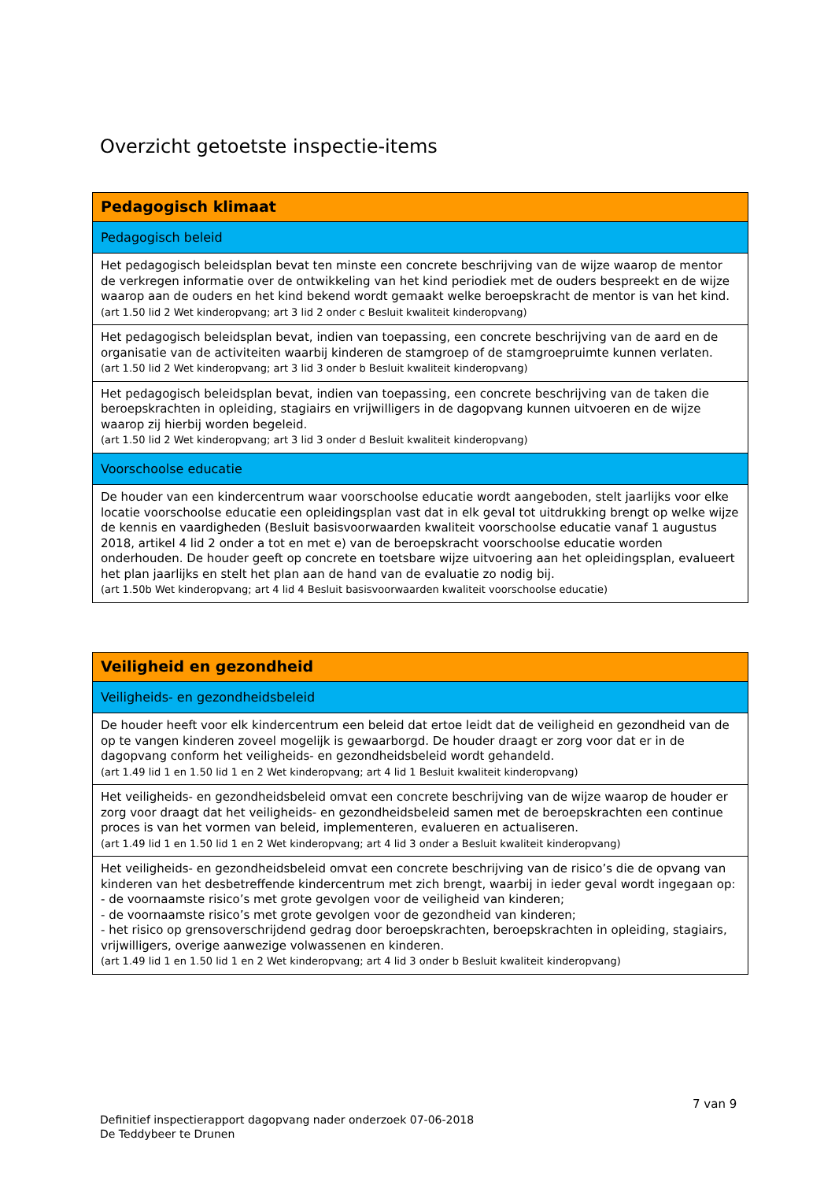Overzicht getoetste inspectie-items
| Pedagogisch klimaat |
| Pedagogisch beleid |
| Het pedagogisch beleidsplan bevat ten minste een concrete beschrijving van de wijze waarop de mentor de verkregen informatie over de ontwikkeling van het kind periodiek met de ouders bespreekt en de wijze waarop aan de ouders en het kind bekend wordt gemaakt welke beroepskracht de mentor is van het kind. (art 1.50 lid 2 Wet kinderopvang; art 3 lid 2 onder c Besluit kwaliteit kinderopvang) |
| Het pedagogisch beleidsplan bevat, indien van toepassing, een concrete beschrijving van de aard en de organisatie van de activiteiten waarbij kinderen de stamgroep of de stamgroepruimte kunnen verlaten. (art 1.50 lid 2 Wet kinderopvang; art 3 lid 3 onder b Besluit kwaliteit kinderopvang) |
| Het pedagogisch beleidsplan bevat, indien van toepassing, een concrete beschrijving van de taken die beroepskrachten in opleiding, stagiairs en vrijwilligers in de dagopvang kunnen uitvoeren en de wijze waarop zij hierbij worden begeleid. (art 1.50 lid 2 Wet kinderopvang; art 3 lid 3 onder d Besluit kwaliteit kinderopvang) |
| Voorschoolse educatie |
| De houder van een kindercentrum waar voorschoolse educatie wordt aangeboden, stelt jaarlijks voor elke locatie voorschoolse educatie een opleidingsplan vast dat in elk geval tot uitdrukking brengt op welke wijze de kennis en vaardigheden (Besluit basisvoorwaarden kwaliteit voorschoolse educatie vanaf 1 augustus 2018, artikel 4 lid 2 onder a tot en met e) van de beroepskracht voorschoolse educatie worden onderhouden. De houder geeft op concrete en toetsbare wijze uitvoering aan het opleidingsplan, evalueert het plan jaarlijks en stelt het plan aan de hand van de evaluatie zo nodig bij. (art 1.50b Wet kinderopvang; art 4 lid 4 Besluit basisvoorwaarden kwaliteit voorschoolse educatie) |
| Veiligheid en gezondheid |
| Veiligheids- en gezondheidsbeleid |
| De houder heeft voor elk kindercentrum een beleid dat ertoe leidt dat de veiligheid en gezondheid van de op te vangen kinderen zoveel mogelijk is gewaarborgd. De houder draagt er zorg voor dat er in de dagopvang conform het veiligheids- en gezondheidsbeleid wordt gehandeld. (art 1.49 lid 1 en 1.50 lid 1 en 2 Wet kinderopvang; art 4 lid 1 Besluit kwaliteit kinderopvang) |
| Het veiligheids- en gezondheidsbeleid omvat een concrete beschrijving van de wijze waarop de houder er zorg voor draagt dat het veiligheids- en gezondheidsbeleid samen met de beroepskrachten een continue proces is van het vormen van beleid, implementeren, evalueren en actualiseren. (art 1.49 lid 1 en 1.50 lid 1 en 2 Wet kinderopvang; art 4 lid 3 onder a Besluit kwaliteit kinderopvang) |
| Het veiligheids- en gezondheidsbeleid omvat een concrete beschrijving van de risico’s die de opvang van kinderen van het desbetreffende kindercentrum met zich brengt, waarbij in ieder geval wordt ingegaan op: - de voornaamste risico’s met grote gevolgen voor de veiligheid van kinderen; - de voornaamste risico’s met grote gevolgen voor de gezondheid van kinderen; - het risico op grensoverschrijdend gedrag door beroepskrachten, beroepskrachten in opleiding, stagiairs, vrijwilligers, overige aanwezige volwassenen en kinderen. (art 1.49 lid 1 en 1.50 lid 1 en 2 Wet kinderopvang; art 4 lid 3 onder b Besluit kwaliteit kinderopvang) |
7 van 9
Definitief inspectierapport dagopvang nader onderzoek 07-06-2018
De Teddybeer te Drunen